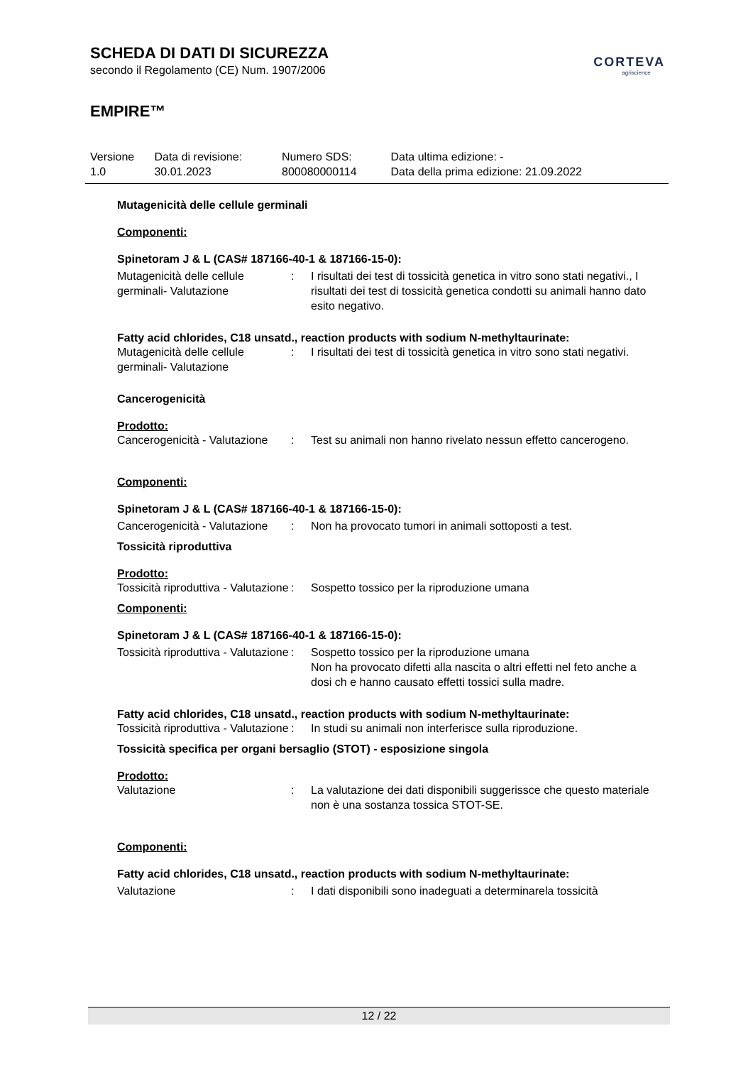SCHEDA DI DATI DI SICUREZZA
secondo il Regolamento (CE) Num. 1907/2006
EMPIRE™
CORTEVA
agriscience
| Versione 1.0 | Data di revisione: 30.01.2023 | Numero SDS: 800080000114 | Data ultima edizione: - Data della prima edizione: 21.09.2022 |
Mutagenicità delle cellule germinali
Componenti:
Spinetoram J & L (CAS# 187166-40-1 & 187166-15-0):
| Mutagenicità delle cellule germinali- Valutazione | : | I risultati dei test di tossicità genetica in vitro sono stati negativi., I risultati dei test di tossicità genetica condotti su animali hanno dato esito negativo. |
Fatty acid chlorides, C18 unsatd., reaction products with sodium N-methyltaurinate:
| Mutagenicità delle cellule germinali- Valutazione | : | I risultati dei test di tossicità genetica in vitro sono stati negativi. |
Cancerogenicità
Prodotto:
| Cancerogenicità - Valutazione | : | Test su animali non hanno rivelato nessun effetto cancerogeno. |
Componenti:
Spinetoram J & L (CAS# 187166-40-1 & 187166-15-0):
| Cancerogenicità - Valutazione | : | Non ha provocato tumori in animali sottoposti a test. |
Tossicità riproduttiva
Prodotto:
| Tossicità riproduttiva - Valutazione | : | Sospetto tossico per la riproduzione umana |
Componenti:
Spinetoram J & L (CAS# 187166-40-1 & 187166-15-0):
| Tossicità riproduttiva - Valutazione | : | Sospetto tossico per la riproduzione umana Non ha provocato difetti alla nascita o altri effetti nel feto anche a dosi ch e hanno causato effetti tossici sulla madre. |
Fatty acid chlorides, C18 unsatd., reaction products with sodium N-methyltaurinate:
| Tossicità riproduttiva - Valutazione | : | In studi su animali non interferisce sulla riproduzione. |
Tossicità specifica per organi bersaglio (STOT) - esposizione singola
Prodotto:
| Valutazione | : | La valutazione dei dati disponibili suggerissce che questo materiale non è una sostanza tossica STOT-SE. |
Componenti:
Fatty acid chlorides, C18 unsatd., reaction products with sodium N-methyltaurinate:
| Valutazione | : | I dati disponibili sono inadeguati a determinarela tossicità |
12 / 22